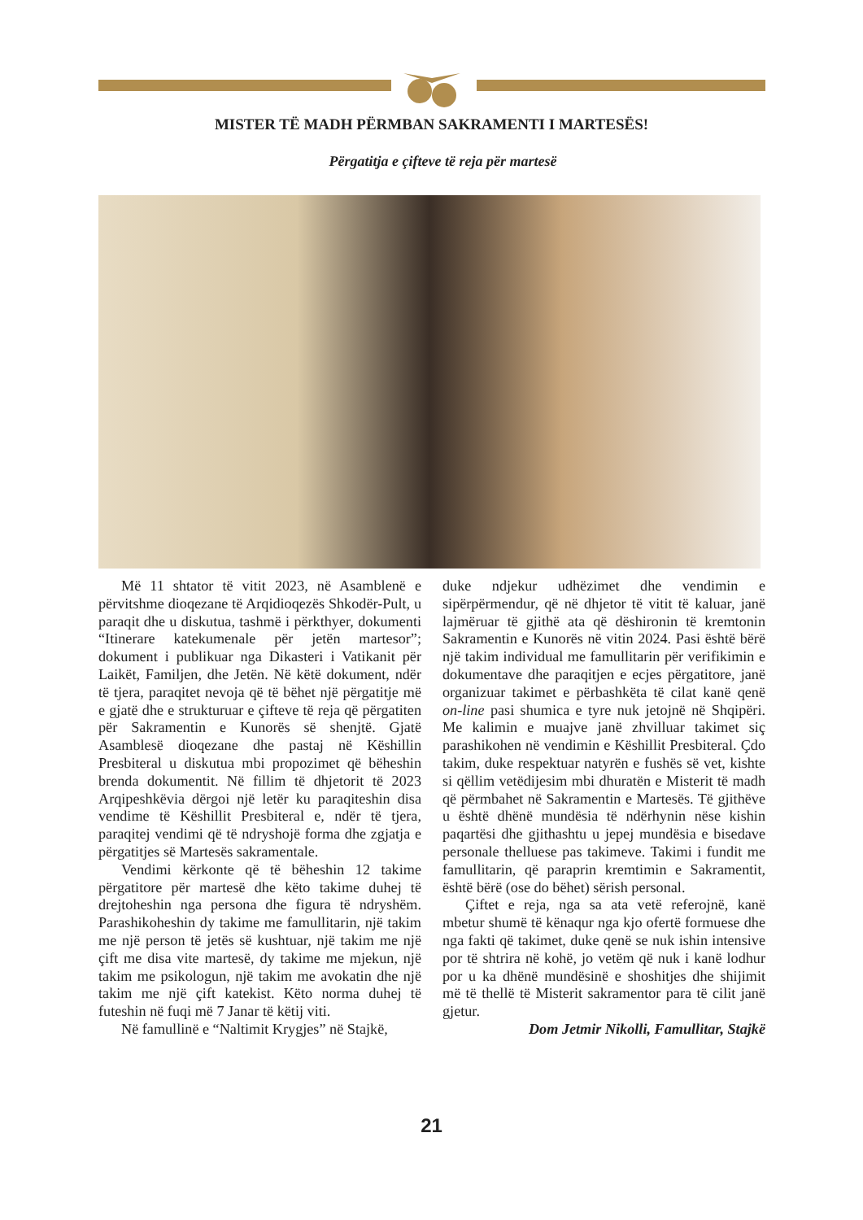MISTER TË MADH PËRMBAN SAKRAMENTI I MARTESËS!
Përgatitja e çifteve të reja për martesë
Më 11 shtator të vitit 2023, në Asamblenë e përvitshme dioqezane të Arqidioqezës Shkodër-Pult, u paraqit dhe u diskutua, tashmë i përkthyer, dokumenti “Itinerare katekumenale për jetën martesor”; dokument i publikuar nga Dikasteri i Vatikanit për Laikët, Familjen, dhe Jetën. Në këtë dokument, ndër të tjera, paraqitet nevoja që të bëhet një përgatitje më e gjatë dhe e strukturuar e çifteve të reja që përgatiten për Sakramentin e Kunorës së shenjtë. Gjatë Asamblesë dioqezane dhe pastaj në Këshillin Presbiteral u diskutua mbi propozimet që bëheshin brenda dokumentit. Në fillim të dhjetorit të 2023 Arqipeshkëvia dërgoi një letër ku paraqiteshin disa vendime të Këshillit Presbiteral e, ndër të tjera, paraqitej vendimi që të ndryshojë forma dhe zgjatja e përgatitjes së Martesës sakramentale.
Vendimi kërkonte që të bëheshin 12 takime përgatitore për martesë dhe këto takime duhej të drejtoheshin nga persona dhe figura të ndryshëm. Parashikoheshin dy takime me famullitarin, një takim me një person të jetës së kushtuar, një takim me një çift me disa vite martesë, dy takime me mjekun, një takim me psikologun, një takim me avokatin dhe një takim me një çift katekist. Këto norma duhej të futeshin në fuqi më 7 Janar të këtij viti.
Në famullinë e “Naltimit Krygjes” në Stajkë,
duke ndjekur udhëzimet dhe vendimin e sipërpërmendur, që në dhjetor të vitit të kaluar, janë lajmëruar të gjithë ata që dëshironin të kremtonin Sakramentin e Kunorës në vitin 2024. Pasi është bërë një takim individual me famullitarin për verifikimin e dokumentave dhe paraqitjen e ecjes përgatitore, janë organizuar takimet e përbashkëta të cilat kanë qenë on-line pasi shumica e tyre nuk jetojnë në Shqipëri. Me kalimin e muajve janë zhvilluar takimet siç parashikohen në vendimin e Këshillit Presbiteral. Çdo takim, duke respektuar natyrën e fushës së vet, kishte si qëllim vetëdijesim mbi dhuratën e Misterit të madh që përmbahet në Sakramentin e Martesës. Të gjithëve u është dhënë mundësia të ndërhynin nëse kishin paqartësi dhe gjithashtu u jepej mundësia e bisedave personale thelluese pas takimeve. Takimi i fundit me famullitarin, që paraprin kremtimin e Sakramentit, është bërë (ose do bëhet) sërish personal.
Çiftet e reja, nga sa ata vetë referojnë, kanë mbetur shumë të kënaqur nga kjo ofertë formuese dhe nga fakti që takimet, duke qenë se nuk ishin intensive por të shtrira në kohë, jo vetëm që nuk i kanë lodhur por u ka dhënë mundësinë e shoshitjes dhe shijimit më të thellë të Misterit sakramentor para të cilit janë gjetur.
Dom Jetmir Nikolli, Famullitar, Stajkë
21